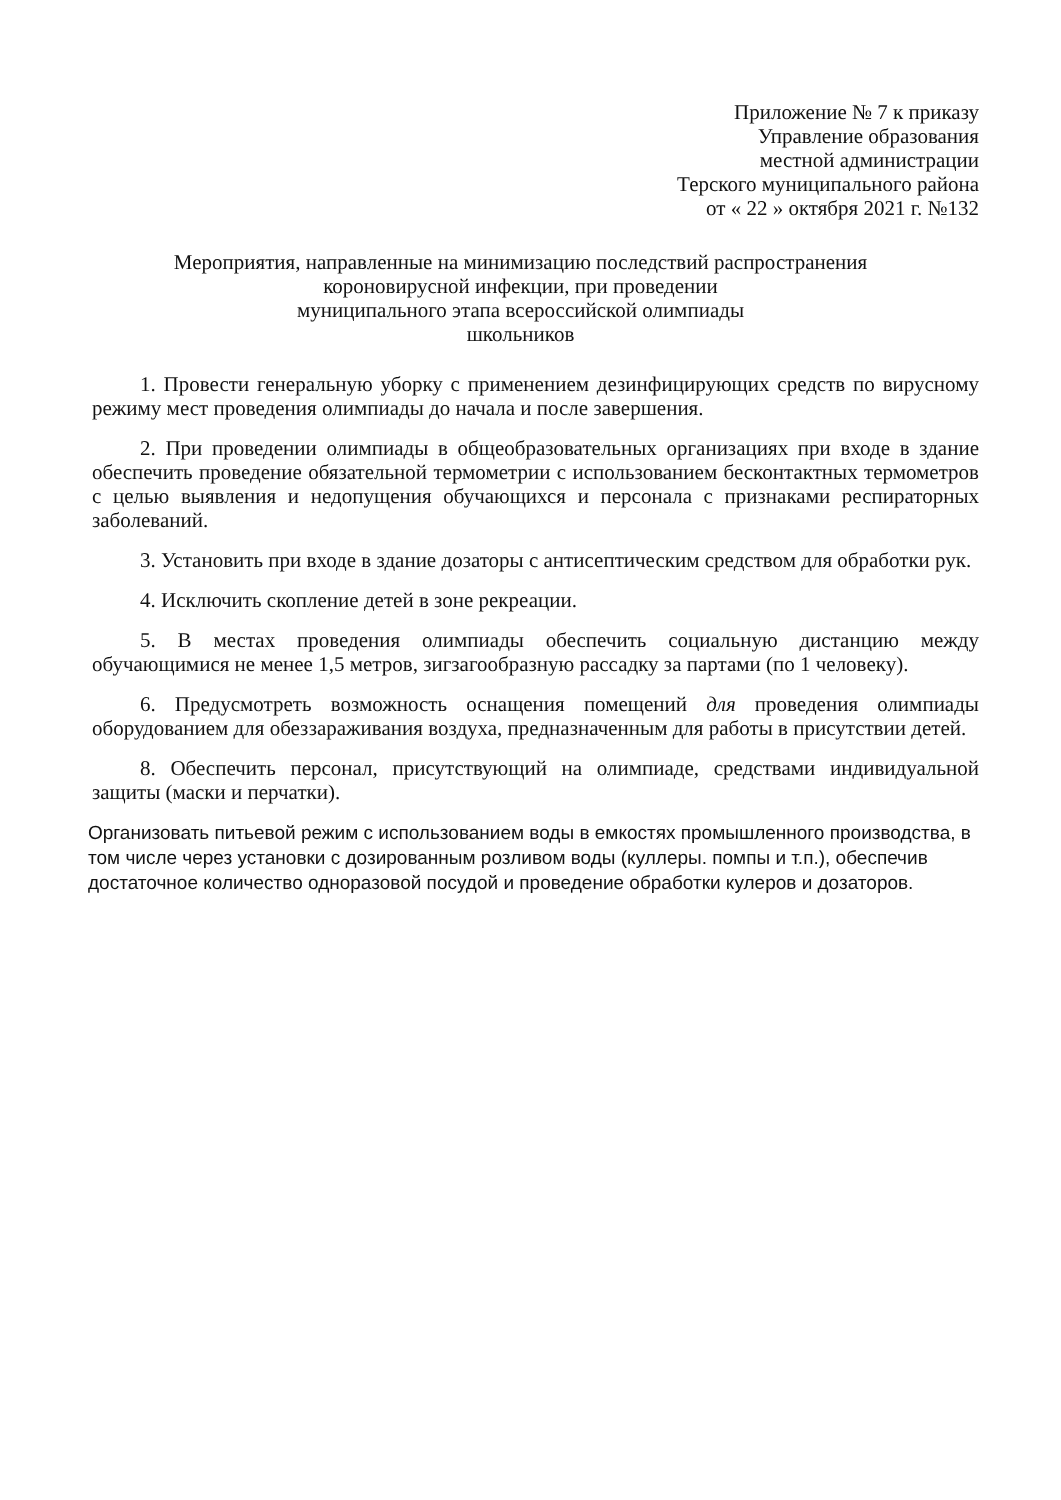Приложение № 7 к приказу
Управление образования
местной администрации
Терского муниципального района
от « 22 » октября 2021 г. №132
Мероприятия, направленные на минимизацию последствий распространения
короновирусной инфекции, при проведении
муниципального этапа всероссийской олимпиады
школьников
1. Провести генеральную уборку с применением дезинфицирующих средств по вирусному режиму мест проведения олимпиады до начала и после завершения.
2. При проведении олимпиады в общеобразовательных организациях при входе в здание обеспечить проведение обязательной термометрии с использованием бесконтактных термометров с целью выявления и недопущения обучающихся и персонала с признаками респираторных заболеваний.
3. Установить при входе в здание дозаторы с антисептическим средством для обработки рук.
4. Исключить скопление детей в зоне рекреации.
5. В местах проведения олимпиады обеспечить социальную дистанцию между обучающимися не менее 1,5 метров, зигзагообразную рассадку за партами (по 1 человеку).
6. Предусмотреть возможность оснащения помещений для проведения олимпиады оборудованием для обеззараживания воздуха, предназначенным для работы в присутствии детей.
8. Обеспечить персонал, присутствующий на олимпиаде, средствами индивидуальной защиты (маски и перчатки).
Организовать питьевой режим с использованием воды в емкостях промышленного производства, в том числе через установки с дозированным розливом воды (куллеры. помпы и т.п.), обеспечив достаточное количество одноразовой посудой и проведение обработки кулеров и дозаторов.